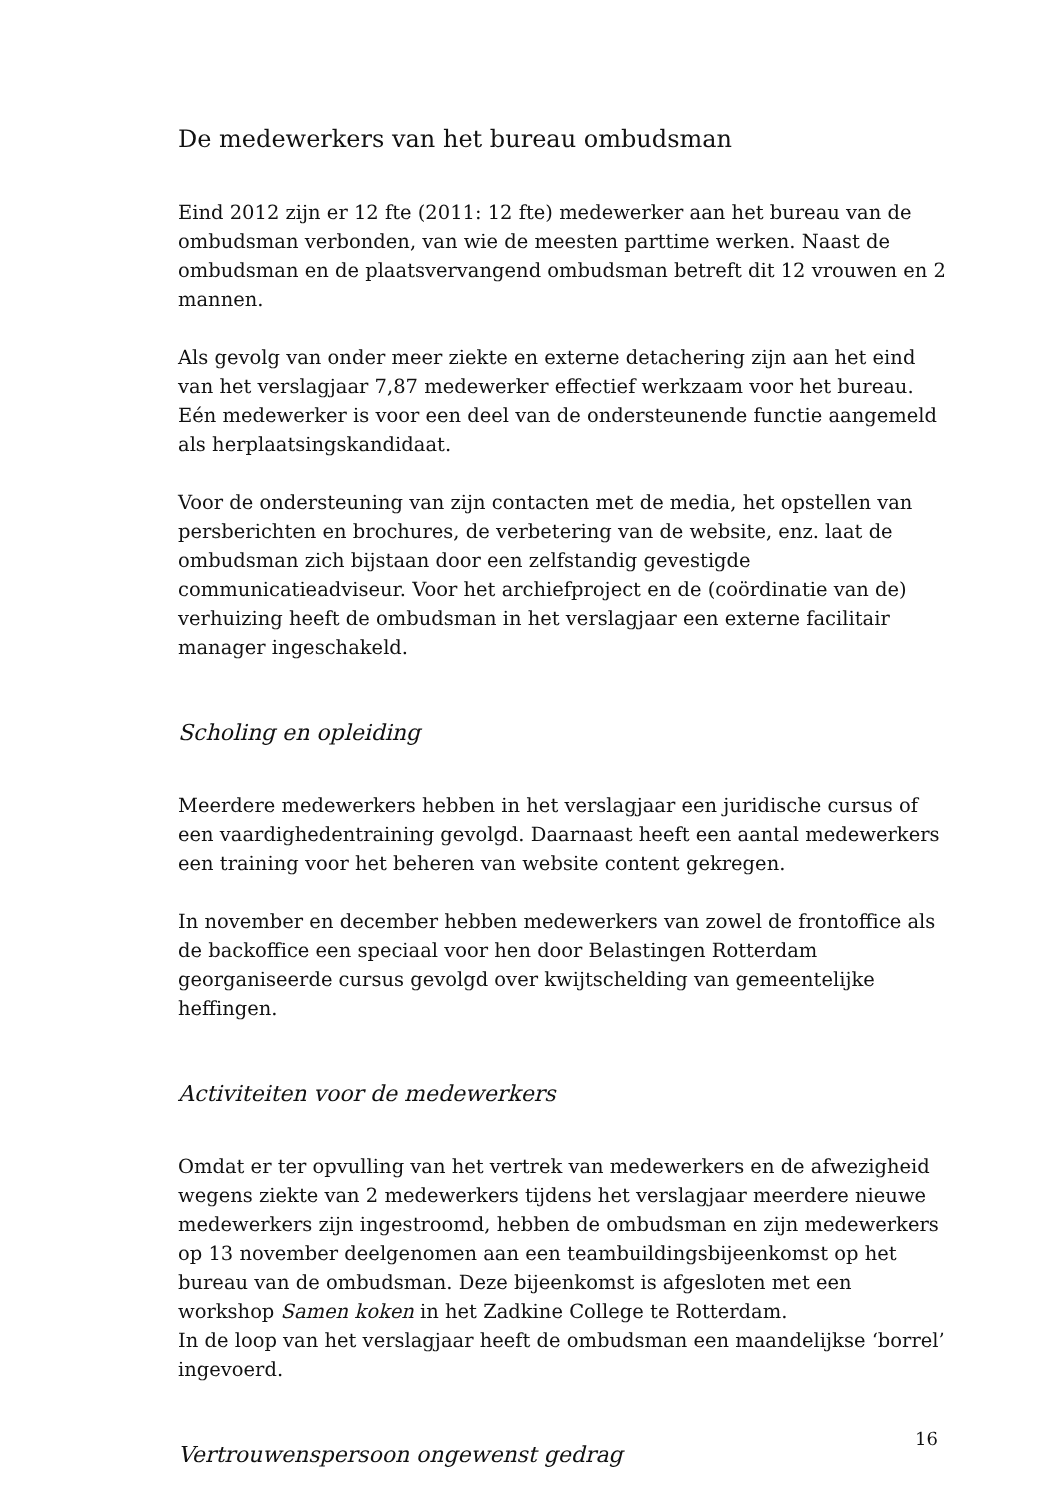De medewerkers van het bureau ombudsman
Eind 2012 zijn er 12 fte (2011: 12 fte) medewerker aan het bureau van de ombudsman verbonden, van wie de meesten parttime werken. Naast de ombudsman en de plaatsvervangend ombudsman betreft dit 12 vrouwen en 2 mannen.
Als gevolg van onder meer ziekte en externe detachering zijn aan het eind van het verslagjaar 7,87 medewerker effectief werkzaam voor het bureau. Eén medewerker is voor een deel van de ondersteunende functie aangemeld als herplaatsingskandidaat.
Voor de ondersteuning van zijn contacten met de media, het opstellen van persberichten en brochures, de verbetering van de website, enz. laat de ombudsman zich bijstaan door een zelfstandig gevestigde communicatieadviseur. Voor het archiefproject en de (coördinatie van de) verhuizing heeft de ombudsman in het verslagjaar een externe facilitair manager ingeschakeld.
Scholing en opleiding
Meerdere medewerkers hebben in het verslagjaar een juridische cursus of een vaardighedentraining gevolgd. Daarnaast heeft een aantal medewerkers een training voor het beheren van website content gekregen.
In november en december hebben medewerkers van zowel de frontoffice als de backoffice een speciaal voor hen door Belastingen Rotterdam georganiseerde cursus gevolgd over kwijtschelding van gemeentelijke heffingen.
Activiteiten voor de medewerkers
Omdat er ter opvulling van het vertrek van medewerkers en de afwezigheid wegens ziekte van 2 medewerkers tijdens het verslagjaar meerdere nieuwe medewerkers zijn ingestroomd, hebben de ombudsman en zijn medewerkers op 13 november deelgenomen aan een teambuildingsbijeenkomst op het bureau van de ombudsman. Deze bijeenkomst is afgesloten met een workshop Samen koken in het Zadkine College te Rotterdam.
In de loop van het verslagjaar heeft de ombudsman een maandelijkse ‘borrel’ ingevoerd.
Vertrouwenspersoon ongewenst gedrag
16